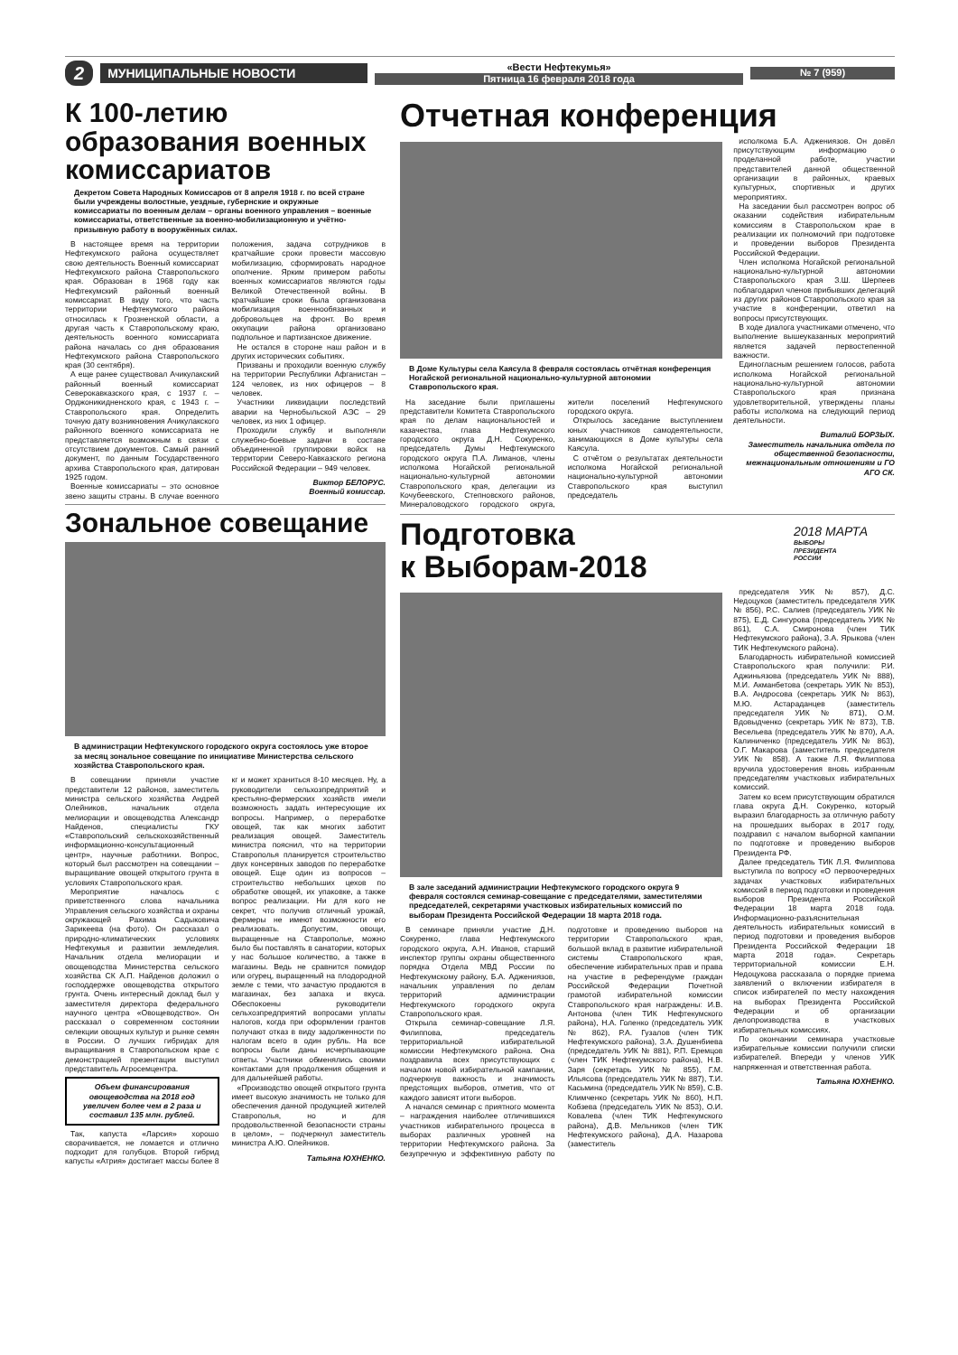2 МУНИЦИПАЛЬНЫЕ НОВОСТИ
«Вести Нефтекумья»
Пятница 16 февраля 2018 года
№ 7 (959)
К 100-летию образования военных комиссариатов
Декретом Совета Народных Комиссаров от 8 апреля 1918 г. по всей стране были учреждены волостные, уездные, губернские и окружные комиссариаты по военным делам – органы военного управления – военные комиссариаты, ответственные за военно-мобилизационную и учётно-призывную работу в вооружённых силах.
В настоящее время на территории Нефтекумского района осуществляет свою деятельность Военный комиссариат Нефтекумского района Ставропольского края. Образован в 1968 году как Нефтекумский районный военный комиссариат. В виду того, что часть территории Нефтекумского района относилась к Грозненской области, а другая часть к Ставропольскому краю, деятельность военного комиссариата района началась со дня образования Нефтекумского района Ставропольского края (30 сентября).
А еще ранее существовал Ачикулакский районный военный комиссариат Северокавказского края, с 1937 г. – Орджоникидненского края, с 1943 г. – Ставропольского края. Определить точную дату возникновения Ачикулакского районного военного комиссариата не представляется возможным в связи с отсутствием документов. Самый ранний документ, по данным Государственного архива Ставропольского края, датирован 1925 годом.
Военные комиссариаты – это основное звено защиты страны. В случае военного положения, задача сотрудников в кратчайшие сроки провести массовую мобилизацию, сформировать народное ополчение. Ярким примером работы военных комиссариатов являются годы Великой Отечественной войны. В кратчайшие сроки была организована мобилизация военнообязанных и добровольцев на фронт. Во время оккупации района организовано подпольное и партизанское движение.
Не остался в стороне наш район и в других исторических событиях.
Призваны и проходили военную службу на территории Республики Афганистан – 124 человек, из них офицеров – 8 человек.
Участники ликвидации последствий аварии на Чернобыльской АЭС – 29 человек, из них 1 офицер.
Проходили службу и выполняли служебно-боевые задачи в составе объединенной группировки войск на территории Северо-Кавказского региона Российской Федерации – 949 человек.
Виктор БЕЛОРУС.
Военный комиссар.
Зональное совещание
В администрации Нефтекумского городского округа состоялось уже второе за месяц зональное совещание по инициативе Министерства сельского хозяйства Ставропольского края.
В совещании приняли участие представители 12 районов, заместитель министра сельского хозяйства Андрей Олейников, начальник отдела мелиорации и овощеводства Александр Найденов, специалисты ГКУ «Ставропольский сельскохозяйственный информационно-консультационный центр», научные работники. Вопрос, который был рассмотрен на совещании – выращивание овощей открытого грунта в условиях Ставропольского края.
Мероприятие началось с приветственного слова начальника Управления сельского хозяйства и охраны окружающей Рахима Садыковича Зарикеева (на фото). Он рассказал о природно-климатических условиях Нефтекумья и развитии земледелия. Начальник отдела мелиорации и овощеводства Министерства сельского хозяйства СК А.П. Найденов доложил о господдержке овощеводства открытого грунта. Очень интересный доклад был у заместителя директора федерального научного центра «Овощеводство». Он рассказал о современном состоянии селекции овощных культур и рынке семян в России. О лучших гибридах для выращивания в Ставропольском крае с демонстрацией презентации выступил представитель Агросемцентра.
Объем финансирования овощеводства на 2018 год увеличен более чем в 2 раза и составил 135 млн. рублей.
Так, капуста «Ларсия» хорошо сворачивается, не ломается и отлично подходит для голубцов. Второй гибрид капусты «Атрия» достигает массы более 8 кг и может храниться 8-10 месяцев. Ну, а руководители сельхозпредприятий и крестьяно-фермерских хозяйств имели возможность задать интересующие их вопросы. Например, о переработке овощей, так как многих заботит реализация овощей. Заместитель министра пояснил, что на территории Ставрополья планируется строительство двух консервных заводов по переработке овощей. Еще один из вопросов – строительство небольших цехов по обработке овощей, их упаковке, а также вопрос реализации. Ни для кого не секрет, что получив отличный урожай, фермеры не имеют возможности его реализовать. Допустим, овощи, выращенные на Ставрополье, можно было бы поставлять в санатории, которых у нас большое количество, а также в магазины. Ведь не сравнится помидор или огурец, выращенный на плодородной земле с теми, что зачастую продаются в магазинах, без запаха и вкуса. Обеспокоены руководители сельхозпредприятий вопросами уплаты налогов, когда при оформлении грантов получают отказ в виду задолженности по налогам всего в один рубль. На все вопросы были даны исчерпывающие ответы. Участники обменялись своими контактами для продолжения общения и для дальнейшей работы.
«Производство овощей открытого грунта имеет высокую значимость не только для обеспечения данной продукцией жителей Ставрополья, но и для продовольственной безопасности страны в целом», – подчеркнул заместитель министра А.Ю. Олейников.
Татьяна ЮХНЕНКО.
Отчетная конференция
В Доме Культуры села Каясула 8 февраля состоялась отчётная конференция Ногайской региональной национально-культурной автономии Ставропольского края.
На заседание были приглашены представители Комитета Ставропольского края по делам национальностей и казачества, глава Нефтекумского городского округа Д.Н. Сокуренко, председатель Думы Нефтекумского городского округа П.А. Лиманов, члены исполкома Ногайской региональной национально-культурной автономии Ставропольского края, делегации из Кочубеевского, Степновского районов, Минераловодского городского округа, жители поселений Нефтекумского городского округа.
Открылось заседание выступлением юных участников самодеятельности, занимающихся в Доме культуры села Каясула.
С отчётом о результатах деятельности исполкома Ногайской региональной национально-культурной автономии Ставропольского края выступил председатель
исполкома Б.А. Аджениязов. Он довёл присутствующим информацию о проделанной работе, участии представителей данной общественной организации в районных, краевых культурных, спортивных и других мероприятиях.
На заседании был рассмотрен вопрос об оказании содействия избирательным комиссиям в Ставропольском крае в реализации их полномочий при подготовке и проведении выборов Президента Российской Федерации.
Член исполкома Ногайской региональной национально-культурной автономии Ставропольского края З.Ш. Шерпеев поблагодарил членов прибывших делегаций из других районов Ставропольского края за участие в конференции, ответил на вопросы присутствующих.
В ходе диалога участниками отмечено, что выполнение вышеуказанных мероприятий является задачей первостепенной важности.
Единогласным решением голосов, работа исполкома Ногайской региональной национально-культурной автономии Ставропольского края признана удовлетворительной, утверждены планы работы исполкома на следующий период деятельности.
Виталий БОРЗЫХ.
Заместитель начальника отдела по общественной безопасности, межнациональным отношениям и ГО АГО СК.
Подготовка
к Выборам-2018
2018 МАРТА
ВЫБОРЫ
ПРЕЗИДЕНТА
РОССИИ
В зале заседаний администрации Нефтекумского городского округа 9 февраля состоялся семинар-совещание с председателями, заместителями председателей, секретарями участковых избирательных комиссий по выборам Президента Российской Федерации 18 марта 2018 года.
В семинаре приняли участие Д.Н. Сокуренко, глава Нефтекумского городского округа, А.Н. Иванов, старший инспектор группы охраны общественного порядка Отдела МВД России по Нефтекумскому району, Б.А. Аджениязов, начальник управления по делам территорий администрации Нефтекумского городского округа Ставропольского края.
Открыла семинар-совещание Л.Я. Филиппова, председатель территориальной избирательной комиссии Нефтекумского района. Она поздравила всех присутствующих с началом новой избирательной кампании, подчеркнув важность и значимость предстоящих выборов, отметив, что от каждого зависят итоги выборов.
А начался семинар с приятного момента – награждения наиболее отличившихся участников избирательного процесса в выборах различных уровней на территории Нефтекумского района. За безупречную и эффективную работу по подготовке и проведению выборов на территории Ставропольского края, большой вклад в развитие избирательной системы Ставропольского края, обеспечение избирательных прав и права на участие в референдуме граждан Российской Федерации Почетной грамотой избирательной комиссии Ставропольского края награждены: И.В. Антонова (член ТИК Нефтекумского района), Н.А. Голенко (председатель УИК № 862), Р.А. Гузалов (член ТИК Нефтекумского района), З.А. Душенбиева (председатель УИК № 881), Р.П. Еремцов (член ТИК Нефтекумского района), Н.В. Заря (секретарь УИК № 855), Г.М. Ильясова (председатель УИК № 887), Т.И. Касьмина (председатель УИК № 859), С.В. Климченко (секретарь УИК № 860), Н.П. Кобзева (председатель УИК № 853), О.И. Ковалева (член ТИК Нефтекумского района), Д.В. Мельников (член ТИК Нефтекумского района), Д.А. Назарова (заместитель
председателя УИК № 857), Д.С. Недоцуков (заместитель председателя УИК № 856), Р.С. Салиев (председатель УИК № 875), Е.Д. Сингурова (председатель УИК № 861), С.А. Смиронова (член ТИК Нефтекумского района), З.А. Ярыкова (член ТИК Нефтекумского района).
Благодарность избирательной комиссией Ставропольского края получили: Р.И. Аджиньязова (председатель УИК № 888), М.И. Акманбетова (секретарь УИК № 853), В.А. Андросова (секретарь УИК № 863), М.Ю. Астараданцев (заместитель председателя УИК № 871), О.М. Вдовыдченко (секретарь УИК № 873), Т.В. Весельева (председатель УИК № 870), А.А. Калиниченко (председатель УИК № 863), О.Г. Макарова (заместитель председателя УИК № 858). А также Л.Я. Филиппова вручила удостоверения вновь избранным председателям участковых избирательных комиссий.
Затем ко всем присутствующим обратился глава округа Д.Н. Сокуренко, который выразил благодарность за отличную работу на прошедших выборах в 2017 году, поздравил с началом выборной кампании по подготовке и проведению выборов Президента РФ.
Далее председатель ТИК Л.Я. Филиппова выступила по вопросу «О первоочередных задачах участковых избирательных комиссий в период подготовки и проведения выборов Президента Российской Федерации 18 марта 2018 года. Информационно-разъяснительная деятельность избирательных комиссий в период подготовки и проведения выборов Президента Российской Федерации 18 марта 2018 года». Секретарь территориальной комиссии Е.Н. Недоцукова рассказала о порядке приема заявлений о включении избирателя в список избирателей по месту нахождения на выборах Президента Российской Федерации и об организации делопроизводства в участковых избирательных комиссиях.
По окончании семинара участковые избирательные комиссии получили списки избирателей. Впереди у членов УИК напряженная и ответственная работа.
Татьяна ЮХНЕНКО.